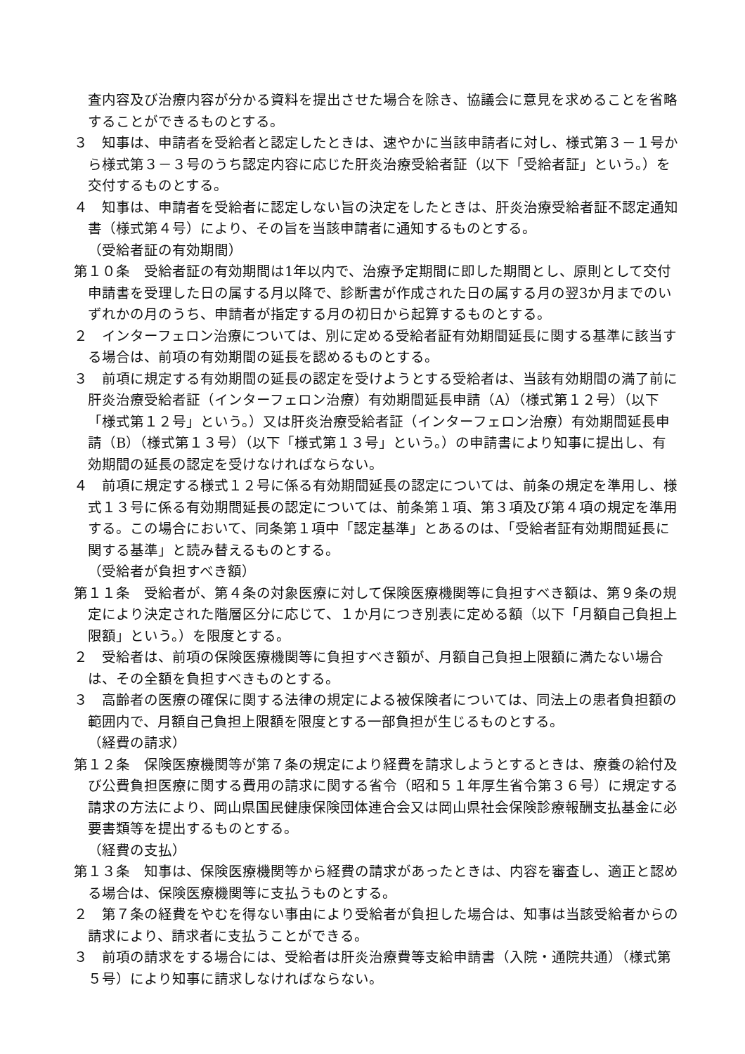査内容及び治療内容が分かる資料を提出させた場合を除き、協議会に意見を求めることを省略することができるものとする。
３　知事は、申請者を受給者と認定したときは、速やかに当該申請者に対し、様式第３－１号から様式第３－３号のうち認定内容に応じた肝炎治療受給者証（以下「受給者証」という。）を交付するものとする。
４　知事は、申請者を受給者に認定しない旨の決定をしたときは、肝炎治療受給者証不認定通知書（様式第４号）により、その旨を当該申請者に通知するものとする。
（受給者証の有効期間）
第１０条　受給者証の有効期間は1年以内で、治療予定期間に即した期間とし、原則として交付申請書を受理した日の属する月以降で、診断書が作成された日の属する月の翌3か月までのいずれかの月のうち、申請者が指定する月の初日から起算するものとする。
２　インターフェロン治療については、別に定める受給者証有効期間延長に関する基準に該当する場合は、前項の有効期間の延長を認めるものとする。
３　前項に規定する有効期間の延長の認定を受けようとする受給者は、当該有効期間の満了前に肝炎治療受給者証（インターフェロン治療）有効期間延長申請（A）（様式第１２号）（以下「様式第１２号」という。）又は肝炎治療受給者証（インターフェロン治療）有効期間延長申請（B）（様式第１３号）（以下「様式第１３号」という。）の申請書により知事に提出し、有効期間の延長の認定を受けなければならない。
４　前項に規定する様式１２号に係る有効期間延長の認定については、前条の規定を準用し、様式１３号に係る有効期間延長の認定については、前条第１項、第３項及び第４項の規定を準用する。この場合において、同条第１項中「認定基準」とあるのは、「受給者証有効期間延長に関する基準」と読み替えるものとする。
（受給者が負担すべき額）
第１１条　受給者が、第４条の対象医療に対して保険医療機関等に負担すべき額は、第９条の規定により決定された階層区分に応じて、１か月につき別表に定める額（以下「月額自己負担上限額」という。）を限度とする。
２　受給者は、前項の保険医療機関等に負担すべき額が、月額自己負担上限額に満たない場合は、その全額を負担すべきものとする。
３　高齢者の医療の確保に関する法律の規定による被保険者については、同法上の患者負担額の範囲内で、月額自己負担上限額を限度とする一部負担が生じるものとする。
（経費の請求）
第１２条　保険医療機関等が第７条の規定により経費を請求しようとするときは、療養の給付及び公費負担医療に関する費用の請求に関する省令（昭和５１年厚生省令第３６号）に規定する請求の方法により、岡山県国民健康保険団体連合会又は岡山県社会保険診療報酬支払基金に必要書類等を提出するものとする。
（経費の支払）
第１３条　知事は、保険医療機関等から経費の請求があったときは、内容を審査し、適正と認める場合は、保険医療機関等に支払うものとする。
２　第７条の経費をやむを得ない事由により受給者が負担した場合は、知事は当該受給者からの請求により、請求者に支払うことができる。
３　前項の請求をする場合には、受給者は肝炎治療費等支給申請書（入院・通院共通）（様式第５号）により知事に請求しなければならない。